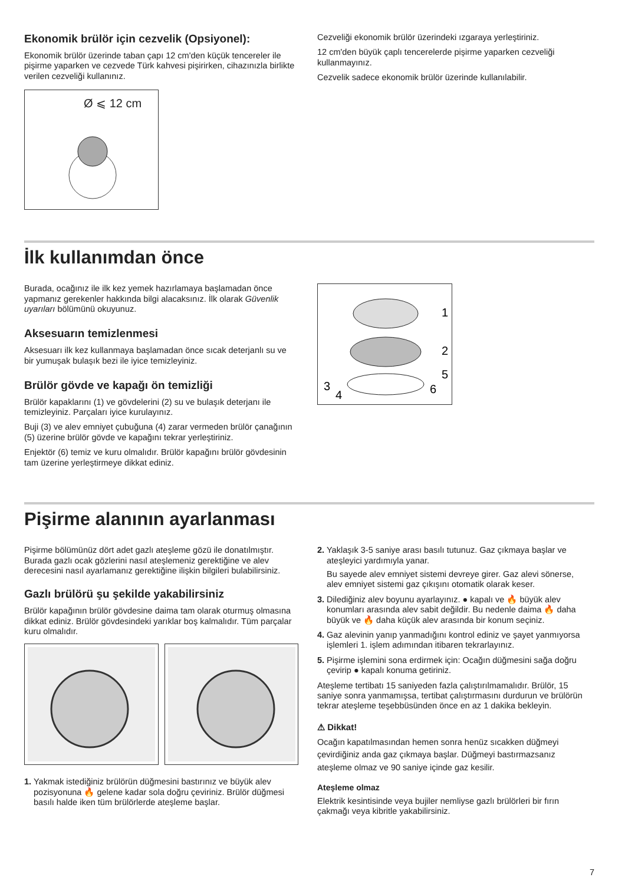Ekonomik brülör için cezvelik (Opsiyonel):
Ekonomik brülör üzerinde taban çapı 12 cm'den küçük tencereler ile pişirme yaparken ve cezvede Türk kahvesi pişirirken, cihazınızla birlikte verilen cezveliği kullanınız.
Ø ⩽ 12 cm
Cezveliği ekonomik brülör üzerindeki ızgaraya yerleştiriniz.
12 cm'den büyük çaplı tencerelerde pişirme yaparken cezveliği kullanmayınız.
Cezvelik sadece ekonomik brülör üzerinde kullanılabilir.
İlk kullanımdan önce
Burada, ocağınız ile ilk kez yemek hazırlamaya başlamadan önce yapmanız gerekenler hakkında bilgi alacaksınız. İlk olarak Güvenlik uyarıları bölümünü okuyunuz.
Aksesuarın temizlenmesi
Aksesuarı ilk kez kullanmaya başlamadan önce sıcak deterjanlı su ve bir yumuşak bulaşık bezi ile iyice temizleyiniz.
Brülör gövde ve kapağı ön temizliği
Brülör kapaklarını (1) ve gövdelerini (2) su ve bulaşık deterjanı ile temizleyiniz. Parçaları iyice kurulayınız.
Buji (3) ve alev emniyet çubuğuna (4) zarar vermeden brülör çanağının (5) üzerine brülör gövde ve kapağını tekrar yerleştiriniz.
Enjektör (6) temiz ve kuru olmalıdır. Brülör kapağını brülör gövdesinin tam üzerine yerleştirmeye dikkat ediniz.
1
2
5
3
4
6
Pişirme alanının ayarlanması
Pişirme bölümünüz dört adet gazlı ateşleme gözü ile donatılmıştır. Burada gazlı ocak gözlerini nasıl ateşlemeniz gerektiğine ve alev derecesini nasıl ayarlamanız gerektiğine ilişkin bilgileri bulabilirsiniz.
Gazlı brülörü şu şekilde yakabilirsiniz
Brülör kapağının brülör gövdesine daima tam olarak oturmuş olmasına dikkat ediniz. Brülör gövdesindeki yarıklar boş kalmalıdır. Tüm parçalar kuru olmalıdır.
1. Yakmak istediğiniz brülörün düğmesini bastırınız ve büyük alev pozisyonuna 🔥 gelene kadar sola doğru çeviriniz. Brülör düğmesi basılı halde iken tüm brülörlerde ateşleme başlar.
2. Yaklaşık 3-5 saniye arası basılı tutunuz. Gaz çıkmaya başlar ve ateşleyici yardımıyla yanar.
Bu sayede alev emniyet sistemi devreye girer. Gaz alevi sönerse, alev emniyet sistemi gaz çıkışını otomatik olarak keser.
3. Dilediğiniz alev boyunu ayarlayınız. ● kapalı ve 🔥 büyük alev konumları arasında alev sabit değildir. Bu nedenle daima 🔥 daha büyük ve 🔥 daha küçük alev arasında bir konum seçiniz.
4. Gaz alevinin yanıp yanmadığını kontrol ediniz ve şayet yanmıyorsa işlemleri 1. işlem adımından itibaren tekrarlayınız.
5. Pişirme işlemini sona erdirmek için: Ocağın düğmesini sağa doğru çevirip ● kapalı konuma getiriniz.
Ateşleme tertibatı 15 saniyeden fazla çalıştırılmamalıdır. Brülör, 15 saniye sonra yanmamışsa, tertibat çalıştırmasını durdurun ve brülörün tekrar ateşleme teşebbüsünden önce en az 1 dakika bekleyin.
⚠ Dikkat!
Ocağın kapatılmasından hemen sonra henüz sıcakken düğmeyi çevirdiğiniz anda gaz çıkmaya başlar. Düğmeyi bastırmazsanız ateşleme olmaz ve 90 saniye içinde gaz kesilir.
Ateşleme olmaz
Elektrik kesintisinde veya bujiler nemliyse gazlı brülörleri bir fırın çakmağı veya kibritle yakabilirsiniz.
7